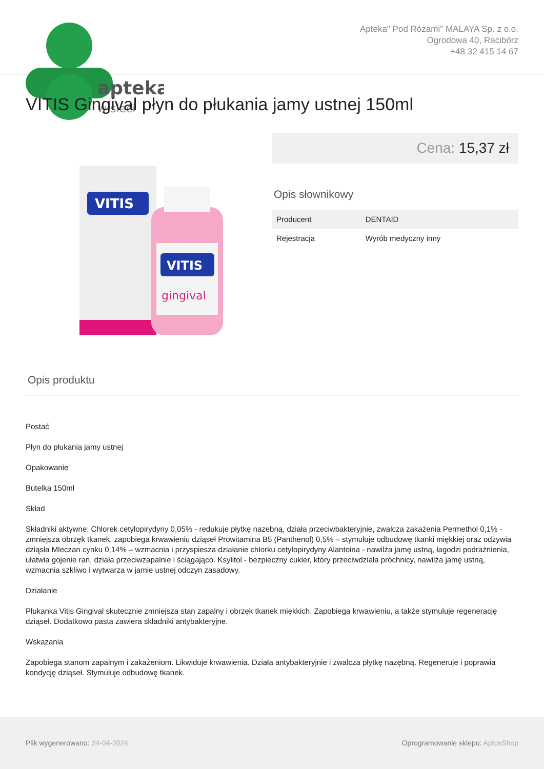apteka
w sieci
Apteka" Pod Różami" MALAYA Sp. z o.o.
Ogrodowa 40, Racibórz
+48 32 415 14 67
VITIS Gingival płyn do płukania jamy ustnej 150ml
VITIS
VITIS
gingival
Cena: 15,37 zł
Opis słownikowy
| Producent | DENTAID |
| Rejestracja | Wyrób medyczny inny |
Opis produktu
Postać
Płyn do płukania jamy ustnej
Opakowanie
Butelka 150ml
Skład
Składniki aktywne: Chlorek cetylopirydyny 0,05% - redukuje płytkę nazebną, działa przeciwbakteryjnie, zwalcza zakażenia Permethol 0,1% - zmniejsza obrzęk tkanek, zapobiega krwawieniu dziąseł Prowitamina B5 (Panthenol) 0,5% – stymuluje odbudowę tkanki miękkiej oraz odżywia dziąsła Mleczan cynku 0,14% – wzmacnia i przyspiesza działanie chlorku cetylopirydyny Alantoina - nawilża jamę ustną, łagodzi podrażnienia, ułatwia gojenie ran, działa przeciwzapalnie i ściągająco. Ksylitol - bezpieczny cukier, który przeciwdziała próchnicy, nawilża jamę ustną, wzmacnia szkliwo i wytwarza w jamie ustnej odczyn zasadowy.
Działanie
Płukanka Vitis Gingival skutecznie zmniejsza stan zapalny i obrzęk tkanek miękkich. Zapobiega krwawieniu, a także stymuluje regenerację dziąseł. Dodatkowo pasta zawiera składniki antybakteryjne.
Wskazania
Zapobiega stanom zapalnym i zakażeniom. Likwiduje krwawienia. Działa antybakteryjnie i zwalcza płytkę nazębną. Regeneruje i poprawia kondycję dziąseł. Stymuluje odbudowę tkanek.
Plik wygenerowano: 24-04-2024
Oprogramowanie sklepu: AptusShop